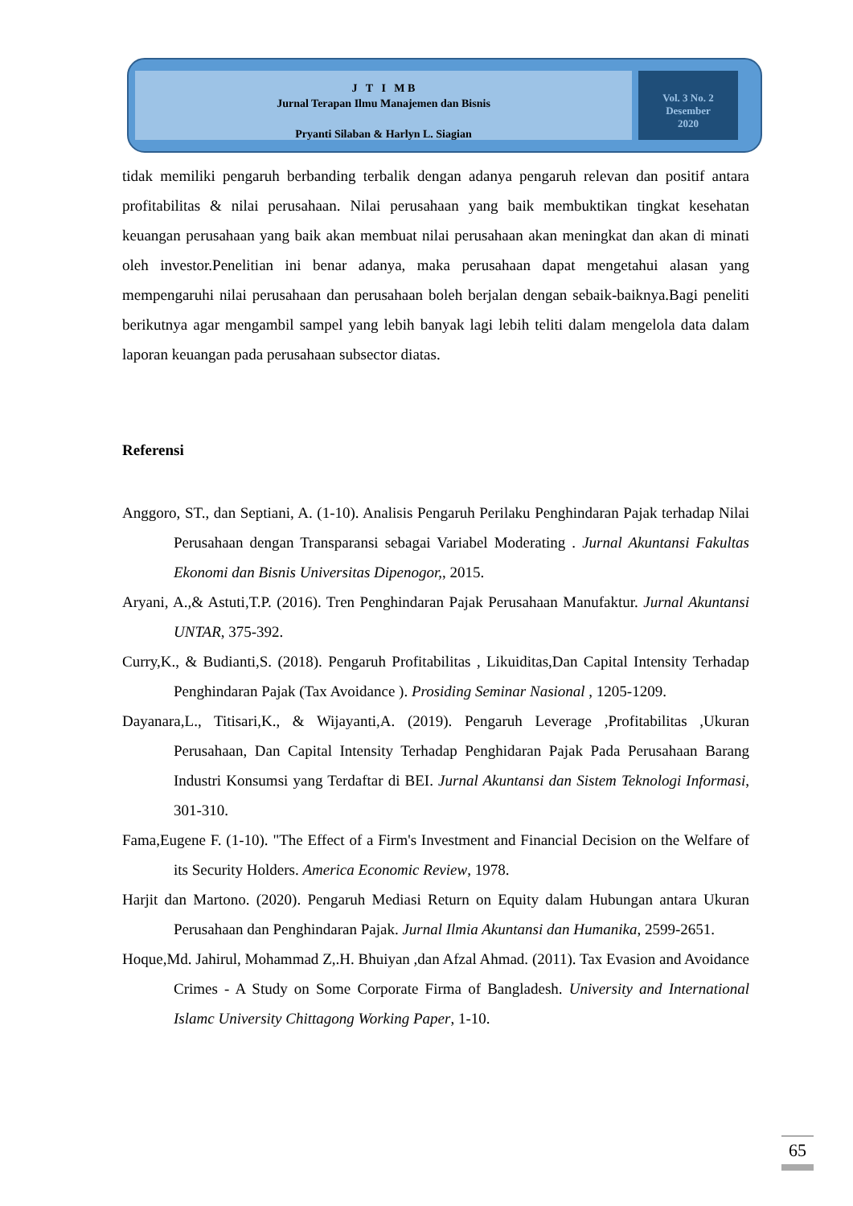J T I M B
Jurnal Terapan Ilmu Manajemen dan Bisnis
Pryanti Silaban & Harlyn L. Siagian
Vol. 3 No. 2
Desember
2020
tidak memiliki pengaruh berbanding terbalik dengan adanya pengaruh relevan dan positif antara profitabilitas & nilai perusahaan. Nilai perusahaan yang baik membuktikan tingkat kesehatan keuangan perusahaan yang baik akan membuat nilai perusahaan akan meningkat dan akan di minati oleh investor.Penelitian ini benar adanya, maka perusahaan dapat mengetahui alasan yang mempengaruhi nilai perusahaan dan perusahaan boleh berjalan dengan sebaik-baiknya.Bagi peneliti berikutnya agar mengambil sampel yang lebih banyak lagi lebih teliti dalam mengelola data dalam laporan keuangan pada perusahaan subsector diatas.
Referensi
Anggoro, ST., dan Septiani, A. (1-10). Analisis Pengaruh Perilaku Penghindaran Pajak terhadap Nilai Perusahaan dengan Transparansi sebagai Variabel Moderating . Jurnal Akuntansi Fakultas Ekonomi dan Bisnis Universitas Dipenogor,, 2015.
Aryani, A.,& Astuti,T.P. (2016). Tren Penghindaran Pajak Perusahaan Manufaktur. Jurnal Akuntansi UNTAR, 375-392.
Curry,K., & Budianti,S. (2018). Pengaruh Profitabilitas , Likuiditas,Dan Capital Intensity Terhadap Penghindaran Pajak (Tax Avoidance ). Prosiding Seminar Nasional , 1205-1209.
Dayanara,L., Titisari,K., & Wijayanti,A. (2019). Pengaruh Leverage ,Profitabilitas ,Ukuran Perusahaan, Dan Capital Intensity Terhadap Penghidaran Pajak Pada Perusahaan Barang Industri Konsumsi yang Terdaftar di BEI. Jurnal Akuntansi dan Sistem Teknologi Informasi, 301-310.
Fama,Eugene F. (1-10). "The Effect of a Firm's Investment and Financial Decision on the Welfare of its Security Holders. America Economic Review, 1978.
Harjit dan Martono. (2020). Pengaruh Mediasi Return on Equity dalam Hubungan antara Ukuran Perusahaan dan Penghindaran Pajak. Jurnal Ilmia Akuntansi dan Humanika, 2599-2651.
Hoque,Md. Jahirul, Mohammad Z,.H. Bhuiyan ,dan Afzal Ahmad. (2011). Tax Evasion and Avoidance Crimes - A Study on Some Corporate Firma of Bangladesh. University and International Islamc University Chittagong Working Paper, 1-10.
65